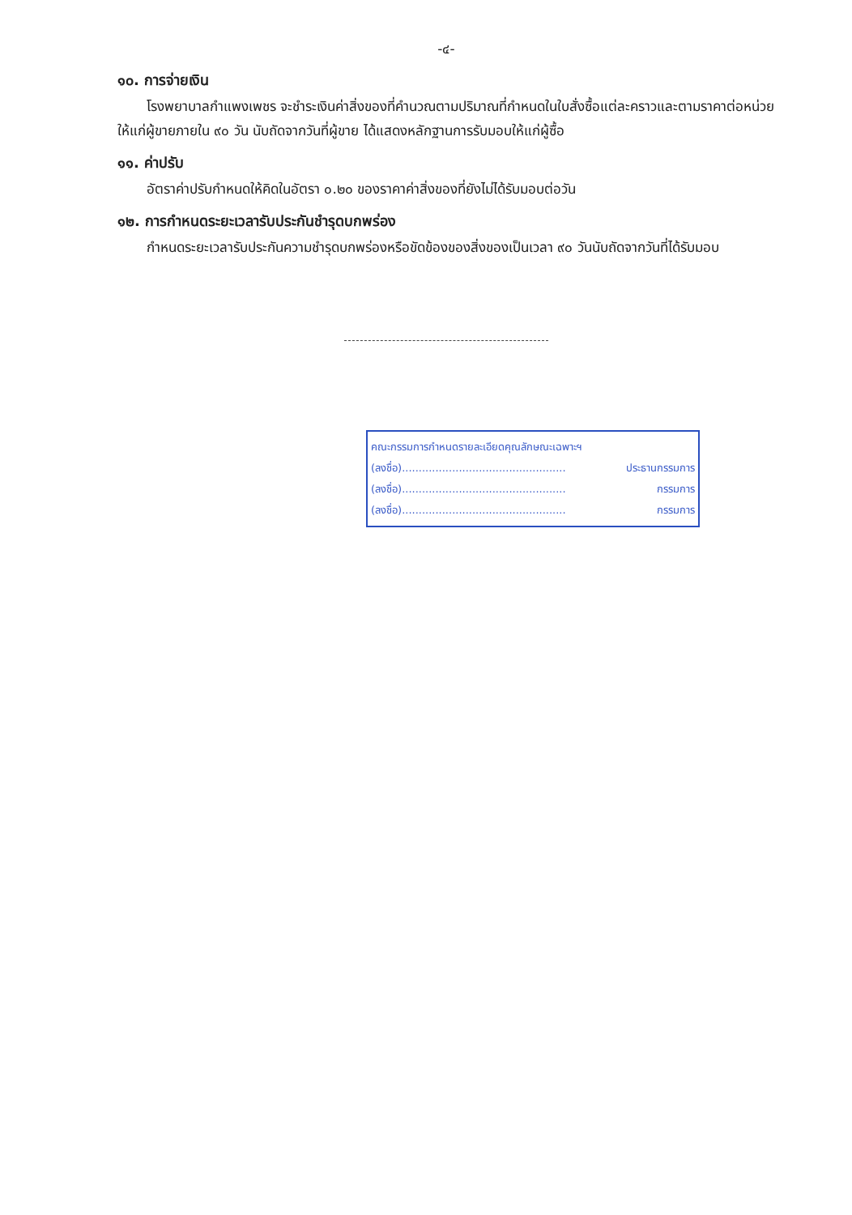-๔-
๑๐. การจ่ายเงิน
โรงพยาบาลกำแพงเพชร จะชำระเงินค่าสิ่งของที่คำนวณตามปริมาณที่กำหนดในใบสั่งซื้อแต่ละคราวและตามราคาต่อหน่วย ให้แก่ผู้ขายภายใน ๙๐ วัน นับถัดจากวันที่ผู้ขาย ได้แสดงหลักฐานการรับมอบให้แก่ผู้ซื้อ
๑๑. ค่าปรับ
อัตราค่าปรับกำหนดให้คิดในอัตรา ๐.๒๐ ของราคาค่าสิ่งของที่ยังไม่ได้รับมอบต่อวัน
๑๒. การกำหนดระยะเวลารับประกันชำรุดบกพร่อง
กำหนดระยะเวลารับประกันความชำรุดบกพร่องหรือขัดข้องของสิ่งของเป็นเวลา ๙๐ วันนับถัดจากวันที่ได้รับมอบ
คณะกรรมการกำหนดรายละเอียดคุณลักษณะเฉพาะฯ
(ลงชื่อ)................................................. ประธานกรรมการ
(ลงชื่อ)................................................. กรรมการ
(ลงชื่อ)................................................. กรรมการ